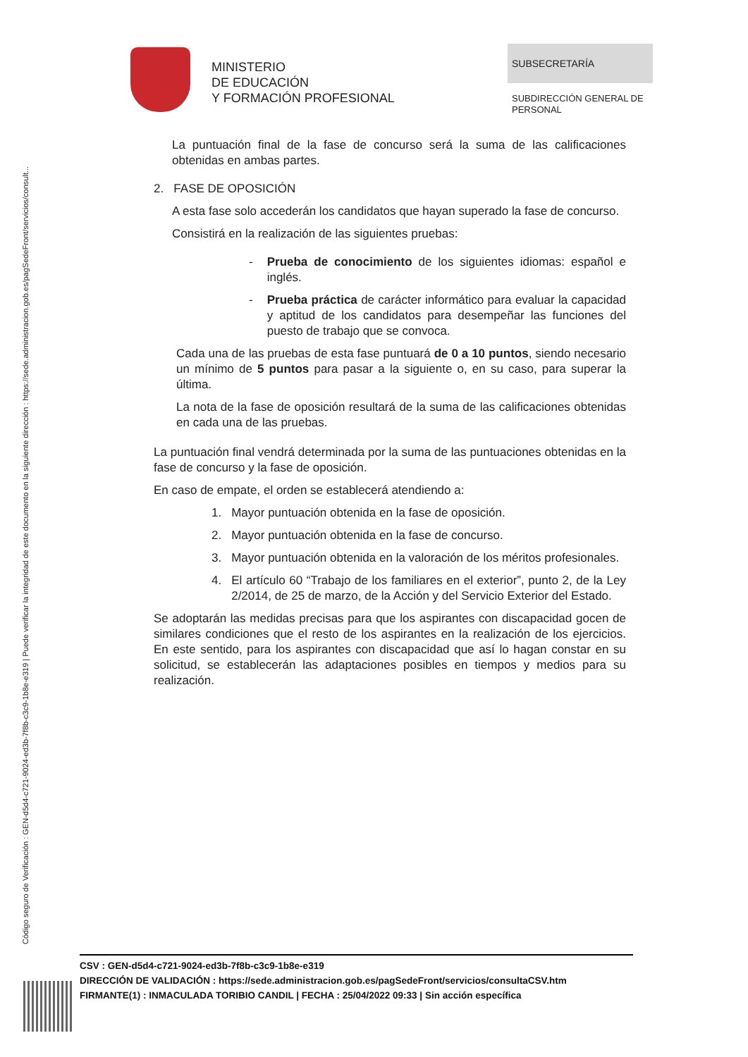Código seguro de Verificación : GEN-d5d4-c721-9024-ed3b-7f8b-c3c9-1b8e-e319 | Puede verificar la integridad de este documento en la siguiente dirección : https://sede.administracion.gob.es/pagSedeFront/servicios/consult...
MINISTERIO
DE EDUCACIÓN
Y FORMACIÓN PROFESIONAL
SUBSECRETARÍA
SUBDIRECCIÓN GENERAL DE
PERSONAL
La puntuación final de la fase de concurso será la suma de las calificaciones obtenidas en ambas partes.
2. FASE DE OPOSICIÓN
A esta fase solo accederán los candidatos que hayan superado la fase de concurso.
Consistirá en la realización de las siguientes pruebas:
- Prueba de conocimiento de los siguientes idiomas: español e inglés.
- Prueba práctica de carácter informático para evaluar la capacidad y aptitud de los candidatos para desempeñar las funciones del puesto de trabajo que se convoca.
Cada una de las pruebas de esta fase puntuará de 0 a 10 puntos, siendo necesario un mínimo de 5 puntos para pasar a la siguiente o, en su caso, para superar la última.
La nota de la fase de oposición resultará de la suma de las calificaciones obtenidas en cada una de las pruebas.
La puntuación final vendrá determinada por la suma de las puntuaciones obtenidas en la fase de concurso y la fase de oposición.
En caso de empate, el orden se establecerá atendiendo a:
1. Mayor puntuación obtenida en la fase de oposición.
2. Mayor puntuación obtenida en la fase de concurso.
3. Mayor puntuación obtenida en la valoración de los méritos profesionales.
4. El artículo 60 “Trabajo de los familiares en el exterior”, punto 2, de la Ley 2/2014, de 25 de marzo, de la Acción y del Servicio Exterior del Estado.
Se adoptarán las medidas precisas para que los aspirantes con discapacidad gocen de similares condiciones que el resto de los aspirantes en la realización de los ejercicios. En este sentido, para los aspirantes con discapacidad que así lo hagan constar en su solicitud, se establecerán las adaptaciones posibles en tiempos y medios para su realización.
CSV : GEN-d5d4-c721-9024-ed3b-7f8b-c3c9-1b8e-e319
DIRECCIÓN DE VALIDACIÓN : https://sede.administracion.gob.es/pagSedeFront/servicios/consultaCSV.htm
FIRMANTE(1) : INMACULADA TORIBIO CANDIL | FECHA : 25/04/2022 09:33 | Sin acción específica